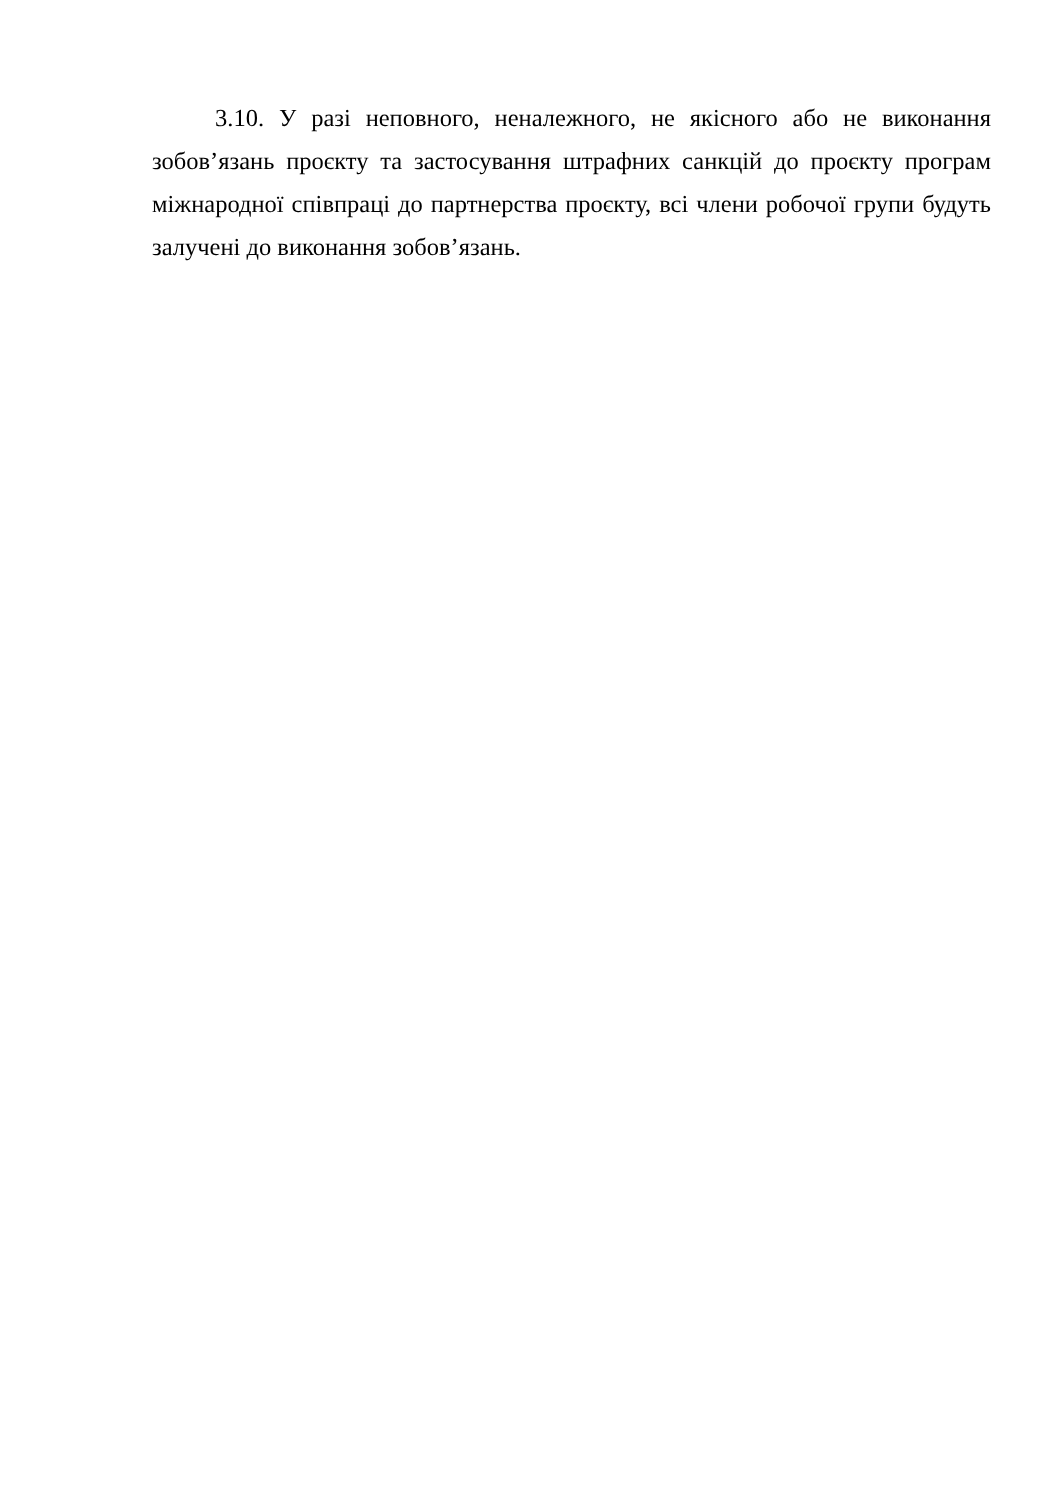3.10. У разі неповного, неналежного, не якісного або не виконання зобов’язань проєкту та застосування штрафних санкцій до проєкту програм міжнародної співпраці до партнерства проєкту, всі члени робочої групи будуть залучені до виконання зобов’язань.